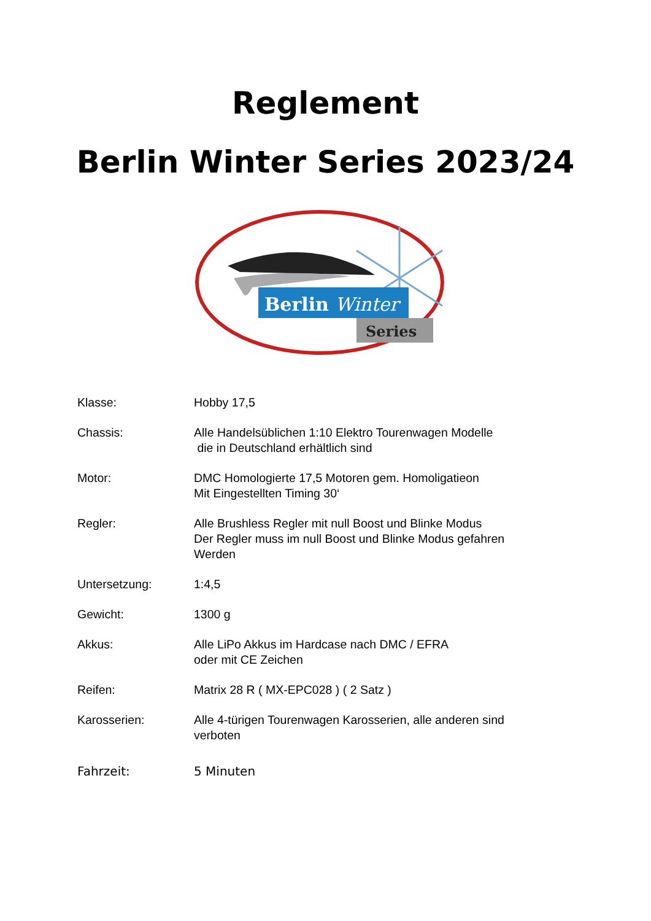Reglement
Berlin Winter Series 2023/24
Berlin Winter
Series
Klasse: Hobby 17,5
Chassis: Alle Handelsüblichen 1:10 Elektro Tourenwagen Modelle
die in Deutschland erhältlich sind
Motor: DMC Homologierte 17,5 Motoren gem. Homoligatieon
Mit Eingestellten Timing 30‘
Regler: Alle Brushless Regler mit null Boost und Blinke Modus
Der Regler muss im null Boost und Blinke Modus gefahren
Werden
Untersetzung: 1:4,5
Gewicht: 1300 g
Akkus: Alle LiPo Akkus im Hardcase nach DMC / EFRA
oder mit CE Zeichen
Reifen: Matrix 28 R ( MX-EPC028 ) ( 2 Satz )
Karosserien: Alle 4-türigen Tourenwagen Karosserien, alle anderen sind
verboten
Fahrzeit: 5 Minuten